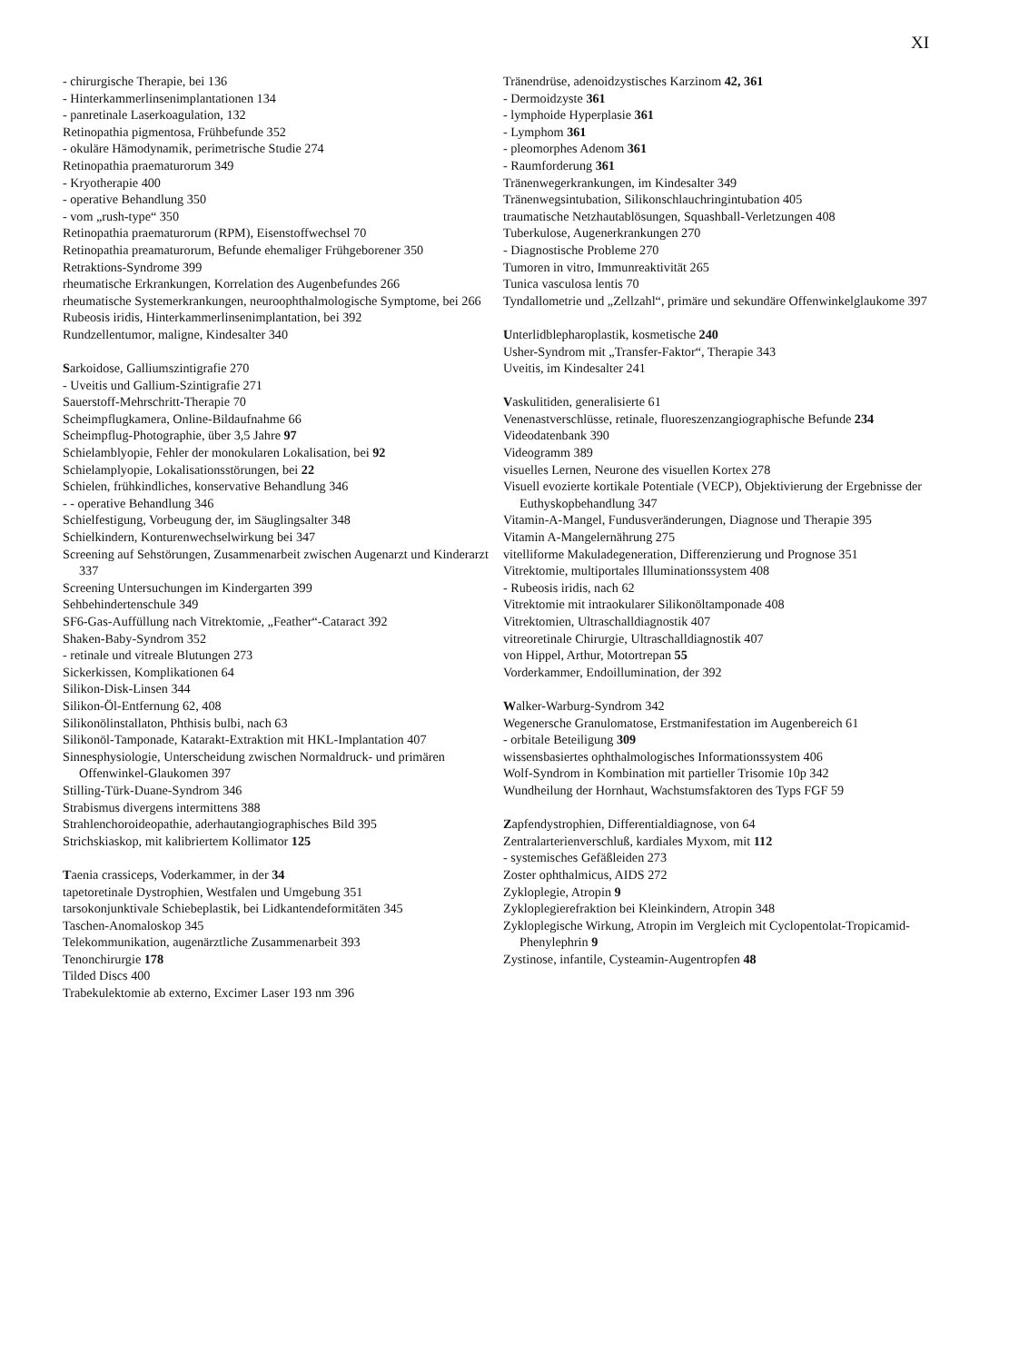XI
- chirurgische Therapie, bei 136
- Hinterkammerlinsenimplantationen 134
- panretinale Laserkoagulation, 132
Retinopathia pigmentosa, Frühbefunde 352
- okuläre Hämodynamik, perimetrische Studie 274
Retinopathia praematurorum 349
- Kryotherapie 400
- operative Behandlung 350
- vom „rush-type“ 350
Retinopathia praematurorum (RPM), Eisenstoffwechsel 70
Retinopathia preamaturorum, Befunde ehemaliger Frühgeborener 350
Retraktions-Syndrome 399
rheumatische Erkrankungen, Korrelation des Augenbefundes 266
rheumatische Systemerkrankungen, neuroophthalmologische Symptome, bei 266
Rubeosis iridis, Hinterkammerlinsenimplantation, bei 392
Rundzellentumor, maligne, Kindesalter 340
Sarkoidose, Galliumszintigrafie 270
- Uveitis und Gallium-Szintigrafie 271
Sauerstoff-Mehrschritt-Therapie 70
Scheimpflugkamera, Online-Bildaufnahme 66
Scheimpflug-Photographie, über 3,5 Jahre 97
Schielamblyopie, Fehler der monokularen Lokalisation, bei 92
Schielamplyopie, Lokalisationsstörungen, bei 22
Schielen, frühkindliches, konservative Behandlung 346
- - operative Behandlung 346
Schielfestigung, Vorbeugung der, im Säuglingsalter 348
Schielkindern, Konturenwechselwirkung bei 347
Screening auf Sehstörungen, Zusammenarbeit zwischen Augenarzt und Kinderarzt 337
Screening Untersuchungen im Kindergarten 399
Sehbehindertenschule 349
SF6-Gas-Auffüllung nach Vitrektomie, „Feather“-Cataract 392
Shaken-Baby-Syndrom 352
- retinale und vitreale Blutungen 273
Sickerkissen, Komplikationen 64
Silikon-Disk-Linsen 344
Silikon-Öl-Entfernung 62, 408
Silikonölinstallaton, Phthisis bulbi, nach 63
Silikonöl-Tamponade, Katarakt-Extraktion mit HKL-Implantation 407
Sinnesphysiologie, Unterscheidung zwischen Normaldruck- und primären Offenwinkel-Glaukomen 397
Stilling-Türk-Duane-Syndrom 346
Strabismus divergens intermittens 388
Strahlenchoroideopathie, aderhautangiographisches Bild 395
Strichskiaskop, mit kalibriertem Kollimator 125
Taenia crassiceps, Voderkammer, in der 34
tapetoretinale Dystrophien, Westfalen und Umgebung 351
tarsokonjunktivale Schiebeplastik, bei Lidkantendeformitäten 345
Taschen-Anomaloskop 345
Telekommunikation, augenärztliche Zusammenarbeit 393
Tenonchirurgie 178
Tilded Discs 400
Trabekulektomie ab externo, Excimer Laser 193 nm 396
Tränendrüse, adenoidzystisches Karzinom 42, 361
- Dermoidzyste 361
- lymphoide Hyperplasie 361
- Lymphom 361
- pleomorphes Adenom 361
- Raumforderung 361
Tränenwegerkrankungen, im Kindesalter 349
Tränenwegsintubation, Silikonschlauchringintubation 405
traumatische Netzhautablösungen, Squashball-Verletzungen 408
Tuberkulose, Augenerkrankungen 270
- Diagnostische Probleme 270
Tumoren in vitro, Immunreaktivität 265
Tunica vasculosa lentis 70
Tyndallometrie und „Zellzahl“, primäre und sekundäre Offenwinkelglaukome 397
Unterlidblepharoplastik, kosmetische 240
Usher-Syndrom mit „Transfer-Faktor“, Therapie 343
Uveitis, im Kindesalter 241
Vaskulitiden, generalisierte 61
Venenastverschlüsse, retinale, fluoreszenzangiographische Befunde 234
Videodatenbank 390
Videogramm 389
visuelles Lernen, Neurone des visuellen Kortex 278
Visuell evozierte kortikale Potentiale (VECP), Objektivierung der Ergebnisse der Euthyskopbehandlung 347
Vitamin-A-Mangel, Fundusveränderungen, Diagnose und Therapie 395
Vitamin A-Mangelernährung 275
vitelliforme Makuladegeneration, Differenzierung und Prognose 351
Vitrektomie, multiportales Illuminationssystem 408
- Rubeosis iridis, nach 62
Vitrektomie mit intraokularer Silikonöltamponade 408
Vitrektomien, Ultraschalldiagnostik 407
vitreoretinale Chirurgie, Ultraschalldiagnostik 407
von Hippel, Arthur, Motortrepan 55
Vorderkammer, Endoillumination, der 392
Walker-Warburg-Syndrom 342
Wegenersche Granulomatose, Erstmanifestation im Augenbereich 61
- orbitale Beteiligung 309
wissensbasiertes ophthalmologisches Informationssystem 406
Wolf-Syndrom in Kombination mit partieller Trisomie 10p 342
Wundheilung der Hornhaut, Wachstumsfaktoren des Typs FGF 59
Zapfendystrophien, Differentialdiagnose, von 64
Zentralarterienverschluß, kardiales Myxom, mit 112
- systemisches Gefäßleiden 273
Zoster ophthalmicus, AIDS 272
Zykloplegie, Atropin 9
Zykloplegierefraktion bei Kleinkindern, Atropin 348
Zykloplegische Wirkung, Atropin im Vergleich mit Cyclopentolat-Tropicamid-Phenylephrin 9
Zystinose, infantile, Cysteamin-Augentropfen 48